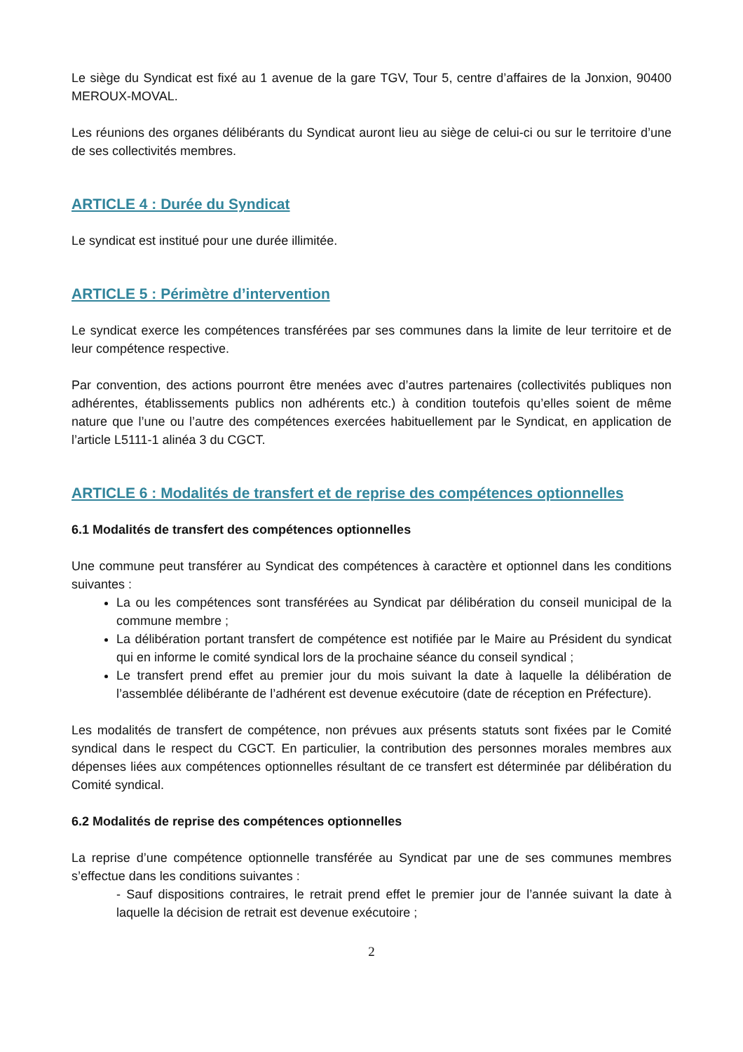Le siège du Syndicat est fixé au 1 avenue de la gare TGV, Tour 5, centre d’affaires de la Jonxion, 90400 MEROUX-MOVAL.
Les réunions des organes délibérants du Syndicat auront lieu au siège de celui-ci ou sur le territoire d’une de ses collectivités membres.
ARTICLE 4 : Durée du Syndicat
Le syndicat est institué pour une durée illimitée.
ARTICLE 5 : Périmètre d’intervention
Le syndicat exerce les compétences transférées par ses communes dans la limite de leur territoire et de leur compétence respective.
Par convention, des actions pourront être menées avec d’autres partenaires (collectivités publiques non adhérentes, établissements publics non adhérents etc.) à condition toutefois qu’elles soient de même nature que l’une ou l’autre des compétences exercées habituellement par le Syndicat, en application de l’article L5111-1 alinéa 3 du CGCT.
ARTICLE 6 : Modalités de transfert et de reprise des compétences optionnelles
6.1 Modalités de transfert des compétences optionnelles
Une commune peut transférer au Syndicat des compétences à caractère et optionnel dans les conditions suivantes :
La ou les compétences sont transférées au Syndicat par délibération du conseil municipal de la commune membre ;
La délibération portant transfert de compétence est notifiée par le Maire au Président du syndicat qui en informe le comité syndical lors de la prochaine séance du conseil syndical ;
Le transfert prend effet au premier jour du mois suivant la date à laquelle la délibération de l’assemblée délibérante de l’adhérent est devenue exécutoire (date de réception en Préfecture).
Les modalités de transfert de compétence, non prévues aux présents statuts sont fixées par le Comité syndical dans le respect du CGCT. En particulier, la contribution des personnes morales membres aux dépenses liées aux compétences optionnelles résultant de ce transfert est déterminée par délibération du Comité syndical.
6.2 Modalités de reprise des compétences optionnelles
La reprise d’une compétence optionnelle transférée au Syndicat par une de ses communes membres s’effectue dans les conditions suivantes :
- Sauf dispositions contraires, le retrait prend effet le premier jour de l’année suivant la date à laquelle la décision de retrait est devenue exécutoire ;
2